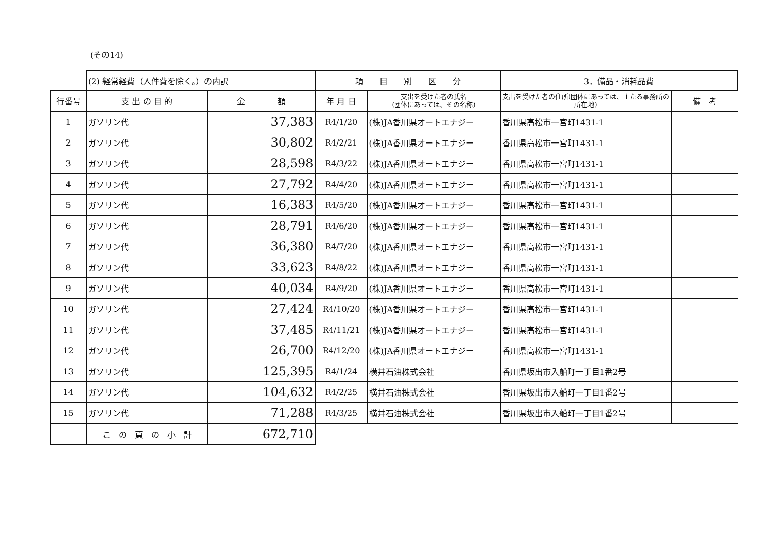(その14)
| | (2) 経常経費（人件費を除く。）の内訳 | | 項 目 別 区 分 | | 3．備品・消耗品費 | |
| 行番号 | 支 出 の 目 的 | 金 額 | 年 月 日 | 支出を受けた者の氏名 (団体にあっては、その名称) | 支出を受けた者の住所(団体にあっては、主たる事務所の所在地) | 備 考 |
| 1 | ガソリン代 | 37,383 | R4/1/20 | (株)JA香川県オートエナジー | 香川県高松市一宮町1431-1 | |
| 2 | ガソリン代 | 30,802 | R4/2/21 | (株)JA香川県オートエナジー | 香川県高松市一宮町1431-1 | |
| 3 | ガソリン代 | 28,598 | R4/3/22 | (株)JA香川県オートエナジー | 香川県高松市一宮町1431-1 | |
| 4 | ガソリン代 | 27,792 | R4/4/20 | (株)JA香川県オートエナジー | 香川県高松市一宮町1431-1 | |
| 5 | ガソリン代 | 16,383 | R4/5/20 | (株)JA香川県オートエナジー | 香川県高松市一宮町1431-1 | |
| 6 | ガソリン代 | 28,791 | R4/6/20 | (株)JA香川県オートエナジー | 香川県高松市一宮町1431-1 | |
| 7 | ガソリン代 | 36,380 | R4/7/20 | (株)JA香川県オートエナジー | 香川県高松市一宮町1431-1 | |
| 8 | ガソリン代 | 33,623 | R4/8/22 | (株)JA香川県オートエナジー | 香川県高松市一宮町1431-1 | |
| 9 | ガソリン代 | 40,034 | R4/9/20 | (株)JA香川県オートエナジー | 香川県高松市一宮町1431-1 | |
| 10 | ガソリン代 | 27,424 | R4/10/20 | (株)JA香川県オートエナジー | 香川県高松市一宮町1431-1 | |
| 11 | ガソリン代 | 37,485 | R4/11/21 | (株)JA香川県オートエナジー | 香川県高松市一宮町1431-1 | |
| 12 | ガソリン代 | 26,700 | R4/12/20 | (株)JA香川県オートエナジー | 香川県高松市一宮町1431-1 | |
| 13 | ガソリン代 | 125,395 | R4/1/24 | 横井石油株式会社 | 香川県坂出市入船町一丁目1番2号 | |
| 14 | ガソリン代 | 104,632 | R4/2/25 | 横井石油株式会社 | 香川県坂出市入船町一丁目1番2号 | |
| 15 | ガソリン代 | 71,288 | R4/3/25 | 横井石油株式会社 | 香川県坂出市入船町一丁目1番2号 | |
| | こ の 頁 の 小 計 | 672,710 | | | | |